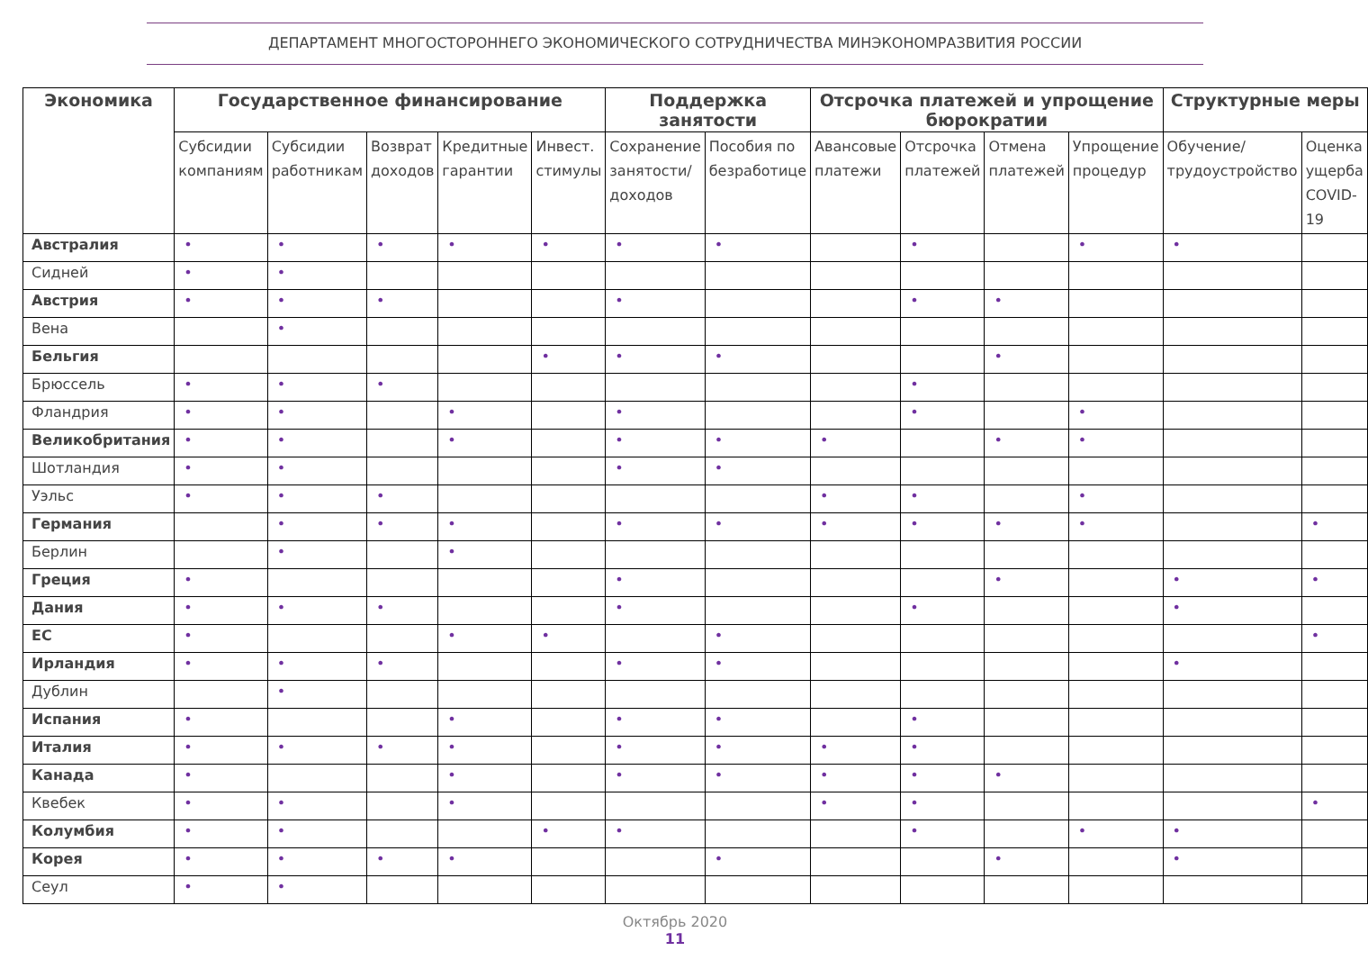ДЕПАРТАМЕНТ МНОГОСТОРОННЕГО ЭКОНОМИЧЕСКОГО СОТРУДНИЧЕСТВА МИНЭКОНОМРАЗВИТИЯ РОССИИ
| Экономика | Государственное финансирование | | | | | Поддержка занятости | | Отсрочка платежей и упрощение бюрократии | | | | Структурные меры | |
| --- | --- | --- | --- | --- | --- | --- | --- | --- | --- | --- | --- | --- | --- |
| | Субсидии компаниям | Субсидии работникам | Возврат доходов | Кредитные гарантии | Инвест. стимулы | Сохранение занятости/ доходов | Пособия по безработице | Авансовые платежи | Отсрочка платежей | Отмена платежей | Упрощение процедур | Обучение/ трудоустройство | Оценка ущерба COVID-19 |
| Австралия | • | • | • | • | • | • | • | | • | | • | • | |
| Сидней | • | • | | | | | | | | | | | |
| Австрия | • | • | • | | | • | | | • | • | | | |
| Вена | | • | | | | | | | | | | | |
| Бельгия | | | | | • | • | • | | | • | | | |
| Брюссель | • | • | • | | | | | | • | | | | |
| Фландрия | • | • | | • | | • | | | • | | • | | |
| Великобритания | • | • | | • | | • | • | • | | • | • | | |
| Шотландия | • | • | | | | • | • | | | | | | |
| Уэльс | • | • | • | | | | | • | • | | • | | |
| Германия | | • | • | • | | • | • | • | • | • | • | | • |
| Берлин | | • | | • | | | | | | | | | |
| Греция | • | | | | | • | | | | • | | • | • |
| Дания | • | • | • | | | • | | | • | | | • | |
| ЕС | • | | | • | • | | • | | | | | | • |
| Ирландия | • | • | • | | | • | • | | | | | • | |
| Дублин | | • | | | | | | | | | | | |
| Испания | • | | | • | | • | • | | • | | | | |
| Италия | • | • | • | • | | • | • | • | • | | | | |
| Канада | • | | | • | | • | • | • | • | • | | | |
| Квебек | • | • | | • | | | | • | • | | | | • |
| Колумбия | • | • | | | • | • | | | • | | • | • | |
| Корея | • | • | • | • | | | • | | | • | | • | |
| Сеул | • | • | | | | | | | | | | | |
Октябрь 2020
11